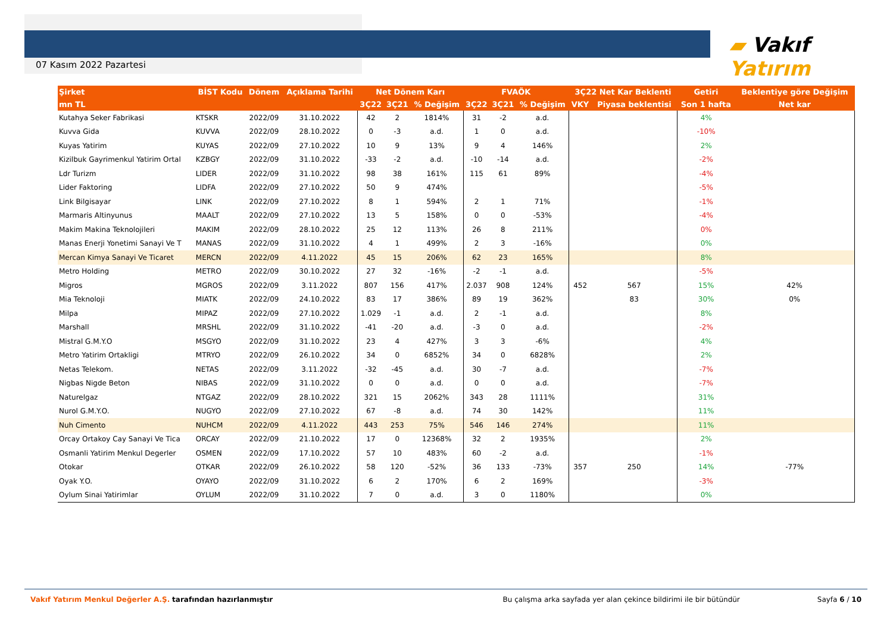07 Kasım 2022 Pazartesi
▰ Vakıf Yatırım
| Şirket | BİST Kodu | Dönem | Açıklama Tarihi | Net Dönem Karı | | | FVAÖK | | | 3Ç22 Net Kar Beklenti | | Getiri | Beklentiye göre Değişim |
| --- | --- | --- | --- | --- | --- | --- | --- | --- | --- | --- | --- | --- | --- |
| mn TL | | | | 3Ç22 | 3Ç21 | % Değişim | 3Ç22 | 3Ç21 | % Değişim | VKY | Piyasa beklentisi | Son 1 hafta | Net kar |
| Kutahya Seker Fabrikasi | KTSKR | 2022/09 | 31.10.2022 | 42 | 2 | 1814% | 31 | -2 | a.d. | | | 4% | |
| Kuvva Gida | KUVVA | 2022/09 | 28.10.2022 | 0 | -3 | a.d. | 1 | 0 | a.d. | | | -10% | |
| Kuyas Yatirim | KUYAS | 2022/09 | 27.10.2022 | 10 | 9 | 13% | 9 | 4 | 146% | | | 2% | |
| Kizilbuk Gayrimenkul Yatirim Ortal | KZBGY | 2022/09 | 31.10.2022 | -33 | -2 | a.d. | -10 | -14 | a.d. | | | -2% | |
| Ldr Turizm | LIDER | 2022/09 | 31.10.2022 | 98 | 38 | 161% | 115 | 61 | 89% | | | -4% | |
| Lider Faktoring | LIDFA | 2022/09 | 27.10.2022 | 50 | 9 | 474% | | | | | | -5% | |
| Link Bilgisayar | LINK | 2022/09 | 27.10.2022 | 8 | 1 | 594% | 2 | 1 | 71% | | | -1% | |
| Marmaris Altinyunus | MAALT | 2022/09 | 27.10.2022 | 13 | 5 | 158% | 0 | 0 | -53% | | | -4% | |
| Makim Makina Teknolojileri | MAKIM | 2022/09 | 28.10.2022 | 25 | 12 | 113% | 26 | 8 | 211% | | | 0% | |
| Manas Enerji Yonetimi Sanayi Ve T | MANAS | 2022/09 | 31.10.2022 | 4 | 1 | 499% | 2 | 3 | -16% | | | 0% | |
| Mercan Kimya Sanayi Ve Ticaret | MERCN | 2022/09 | 4.11.2022 | 45 | 15 | 206% | 62 | 23 | 165% | | | 8% | |
| Metro Holding | METRO | 2022/09 | 30.10.2022 | 27 | 32 | -16% | -2 | -1 | a.d. | | | -5% | |
| Migros | MGROS | 2022/09 | 3.11.2022 | 807 | 156 | 417% | 2.037 | 908 | 124% | 452 | 567 | 15% | 42% |
| Mia Teknoloji | MIATK | 2022/09 | 24.10.2022 | 83 | 17 | 386% | 89 | 19 | 362% | | 83 | 30% | 0% |
| Milpa | MIPAZ | 2022/09 | 27.10.2022 | 1.029 | -1 | a.d. | 2 | -1 | a.d. | | | 8% | |
| Marshall | MRSHL | 2022/09 | 31.10.2022 | -41 | -20 | a.d. | -3 | 0 | a.d. | | | -2% | |
| Mistral G.M.Y.O | MSGYO | 2022/09 | 31.10.2022 | 23 | 4 | 427% | 3 | 3 | -6% | | | 4% | |
| Metro Yatirim Ortakligi | MTRYO | 2022/09 | 26.10.2022 | 34 | 0 | 6852% | 34 | 0 | 6828% | | | 2% | |
| Netas Telekom. | NETAS | 2022/09 | 3.11.2022 | -32 | -45 | a.d. | 30 | -7 | a.d. | | | -7% | |
| Nigbas Nigde Beton | NIBAS | 2022/09 | 31.10.2022 | 0 | 0 | a.d. | 0 | 0 | a.d. | | | -7% | |
| Naturelgaz | NTGAZ | 2022/09 | 28.10.2022 | 321 | 15 | 2062% | 343 | 28 | 1111% | | | 31% | |
| Nurol G.M.Y.O. | NUGYO | 2022/09 | 27.10.2022 | 67 | -8 | a.d. | 74 | 30 | 142% | | | 11% | |
| Nuh Cimento | NUHCM | 2022/09 | 4.11.2022 | 443 | 253 | 75% | 546 | 146 | 274% | | | 11% | |
| Orcay Ortakoy Cay Sanayi Ve Tica | ORCAY | 2022/09 | 21.10.2022 | 17 | 0 | 12368% | 32 | 2 | 1935% | | | 2% | |
| Osmanli Yatirim Menkul Degerler | OSMEN | 2022/09 | 17.10.2022 | 57 | 10 | 483% | 60 | -2 | a.d. | | | -1% | |
| Otokar | OTKAR | 2022/09 | 26.10.2022 | 58 | 120 | -52% | 36 | 133 | -73% | 357 | 250 | 14% | -77% |
| Oyak Y.O. | OYAYO | 2022/09 | 31.10.2022 | 6 | 2 | 170% | 6 | 2 | 169% | | | -3% | |
| Oylum Sinai Yatirimlar | OYLUM | 2022/09 | 31.10.2022 | 7 | 0 | a.d. | 3 | 0 | 1180% | | | 0% | |
Vakıf Yatırım Menkul Değerler A.Ş. tarafından hazırlanmıştır
Bu çalışma arka sayfada yer alan çekince bildirimi ile bir bütündür
Sayfa 6 / 10